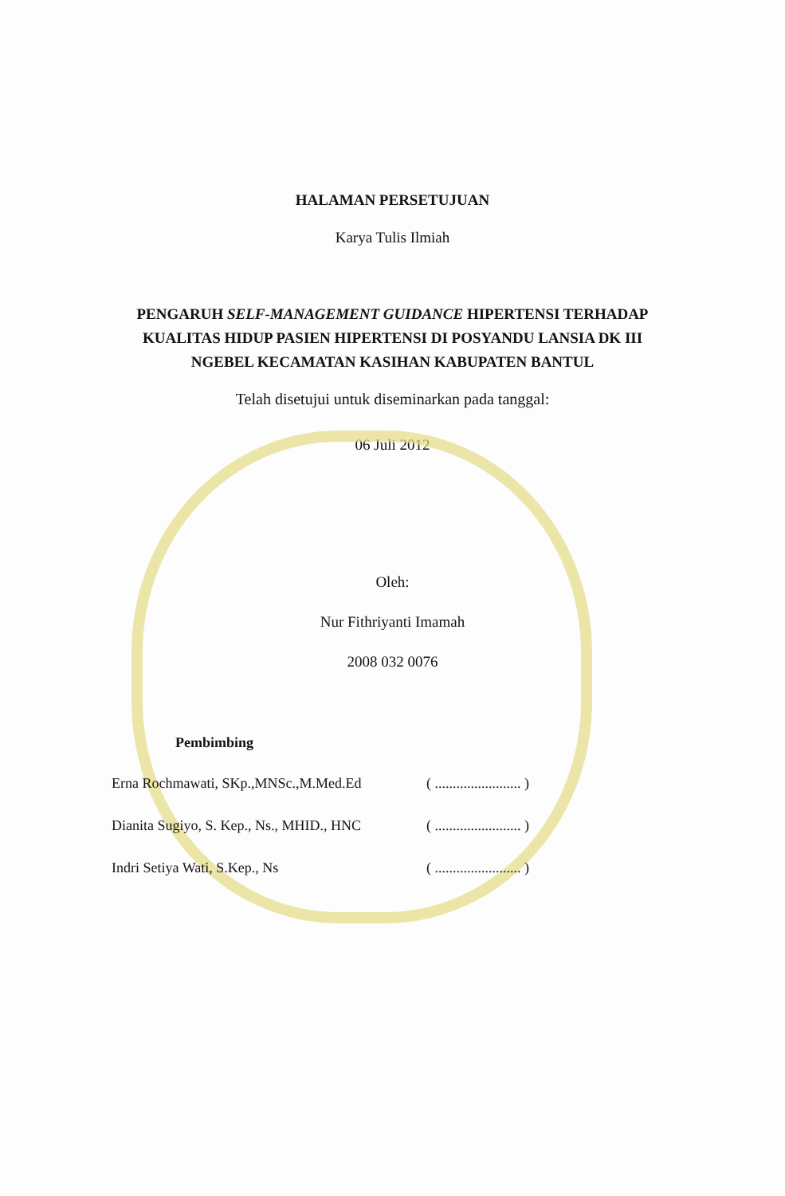HALAMAN PERSETUJUAN
Karya Tulis Ilmiah
PENGARUH SELF-MANAGEMENT GUIDANCE HIPERTENSI TERHADAP
KUALITAS HIDUP PASIEN HIPERTENSI DI POSYANDU LANSIA DK III
NGEBEL KECAMATAN KASIHAN KABUPATEN BANTUL
Telah disetujui untuk diseminarkan pada tanggal:
06 Juli 2012
Oleh:
Nur Fithriyanti Imamah
2008 032 0076
Pembimbing
Erna Rochmawati, SKp.,MNSc.,M.Med.Ed ( ........................ )
Dianita Sugiyo, S. Kep., Ns., MHID., HNC ( ........................ )
Indri Setiya Wati, S.Kep., Ns ( ........................ )